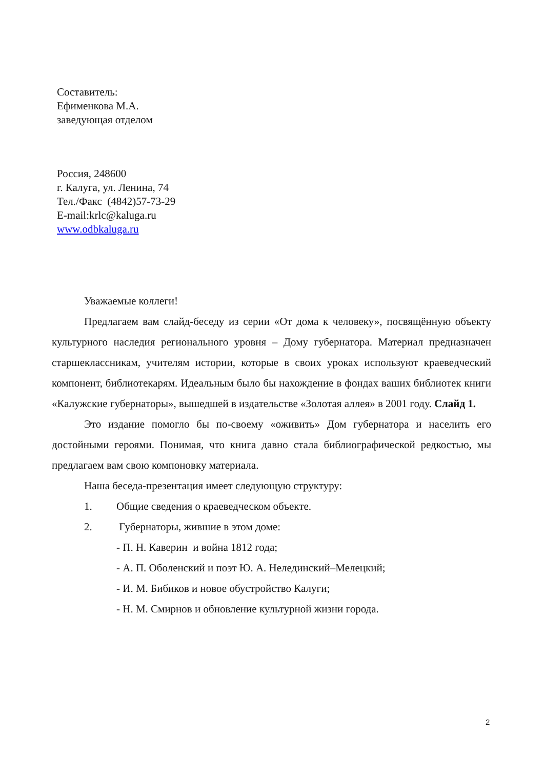Составитель:
Ефименкова М.А.
заведующая отделом
Россия, 248600
г. Калуга, ул. Ленина, 74
Тел./Факс (4842)57-73-29
E-mail:krlc@kaluga.ru
www.odbkaluga.ru
Уважаемые коллеги!
Предлагаем вам слайд-беседу из серии «От дома к человеку», посвящённую объекту культурного наследия регионального уровня – Дому губернатора. Материал предназначен старшеклассникам, учителям истории, которые в своих уроках используют краеведческий компонент, библиотекарям. Идеальным было бы нахождение в фондах ваших библиотек книги «Калужские губернаторы», вышедшей в издательстве «Золотая аллея» в 2001 году. Слайд 1.
Это издание помогло бы по-своему «оживить» Дом губернатора и населить его достойными героями. Понимая, что книга давно стала библиографической редкостью, мы предлагаем вам свою компоновку материала.
Наша беседа-презентация имеет следующую структуру:
1. Общие сведения о краеведческом объекте.
2. Губернаторы, жившие в этом доме:
- П. Н. Каверин и война 1812 года;
- А. П. Оболенский и поэт Ю. А. Нелединский–Мелецкий;
- И. М. Бибиков и новое обустройство Калуги;
- Н. М. Смирнов и обновление культурной жизни города.
2